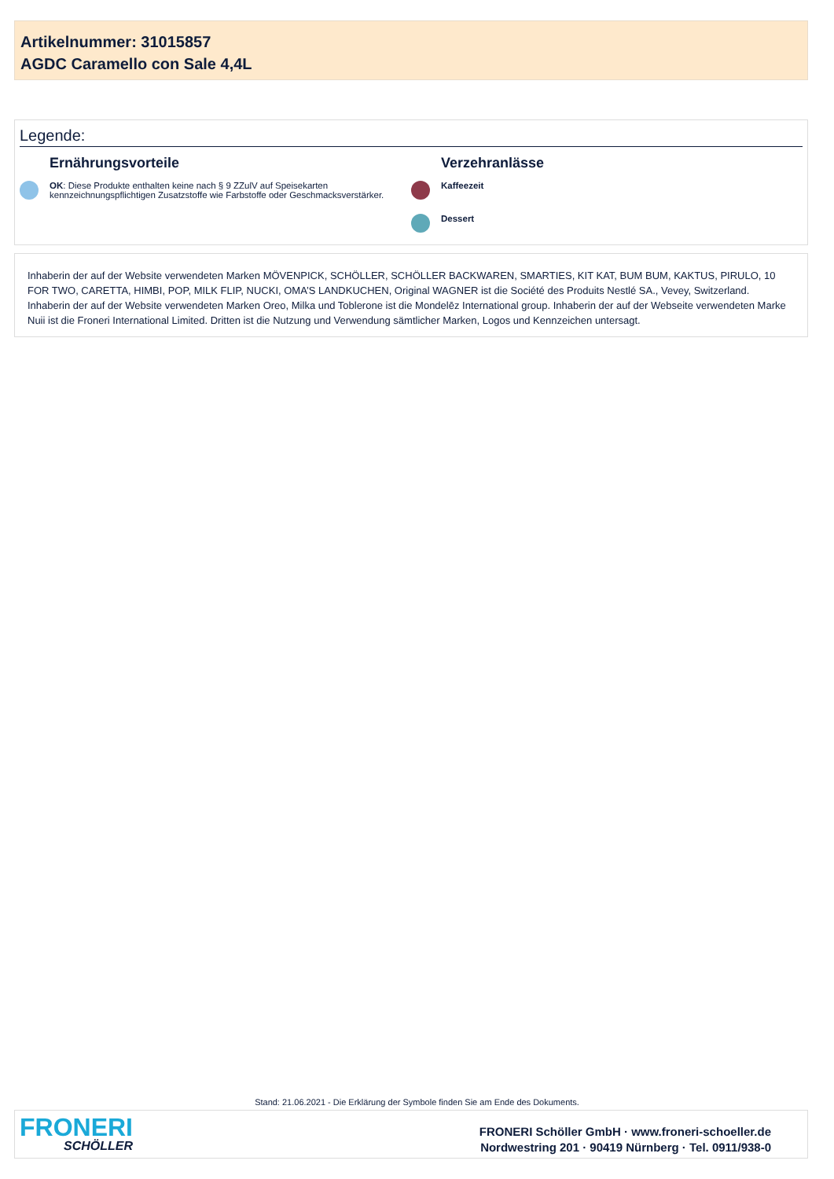Artikelnummer: 31015857
AGDC Caramello con Sale 4,4L
Legende:
Ernährungsvorteile
OK: Diese Produkte enthalten keine nach § 9 ZZulV auf Speisekarten
kennzeichnungspflichtigen Zusatzstoffe wie Farbstoffe oder Geschmacksverstärker.
Verzehranlässe
Kaffeezeit
Dessert
Inhaberin der auf der Website verwendeten Marken MÖVENPICK, SCHÖLLER, SCHÖLLER BACKWAREN, SMARTIES, KIT KAT, BUM BUM, KAKTUS, PIRULO, 10 FOR TWO, CARETTA, HIMBI, POP, MILK FLIP, NUCKI, OMA’S LANDKUCHEN, Original WAGNER ist die Société des Produits Nestlé SA., Vevey, Switzerland. Inhaberin der auf der Website verwendeten Marken Oreo, Milka und Toblerone ist die Mondelēz International group. Inhaberin der auf der Webseite verwendeten Marke Nuii ist die Froneri International Limited. Dritten ist die Nutzung und Verwendung sämtlicher Marken, Logos und Kennzeichen untersagt.
Stand: 21.06.2021 - Die Erklärung der Symbole finden Sie am Ende des Dokuments.
FRONERI
SCHÖLLER
FRONERI Schöller GmbH · www.froneri-schoeller.de
Nordwestring 201 · 90419 Nürnberg · Tel. 0911/938-0